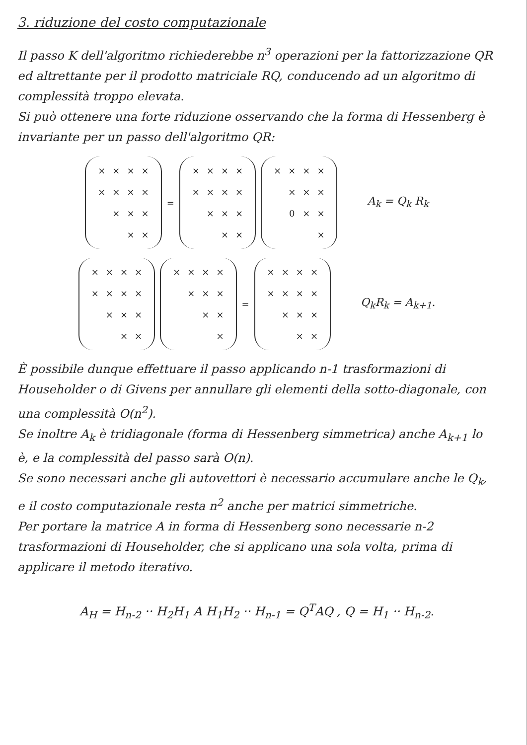3. riduzione del costo computazionale
Il passo K dell'algoritmo richiederebbe n<sup>3</sup> operazioni per la fattorizzazione QR ed altrettante per il prodotto matriciale RQ, conducendo ad un algoritmo di complessità troppo elevata.
Si può ottenere una forte riduzione osservando che la forma di Hessenberg è invariante per un passo dell'algoritmo QR:
| × | × | × | × |
| × | × | × | × |
| | × | × | × |
| | | × | × |
=
| × | × | × | × |
| × | × | × | × |
| | × | × | × |
| | | × | × |
| × | × | × | × |
| | × | × | × |
| | 0 | × | × |
| | | | × |
A<sub>k</sub> = Q<sub>k</sub> R<sub>k</sub>
| × | × | × | × |
| × | × | × | × |
| | × | × | × |
| | | × | × |
| × | × | × | × |
| | × | × | × |
| | | × | × |
| | | | × |
=
| × | × | × | × |
| × | × | × | × |
| | × | × | × |
| | | × | × |
Q<sub>k</sub>R<sub>k</sub> = A<sub>k+1</sub>.
È possibile dunque effettuare il passo applicando n-1 trasformazioni di Householder o di Givens per annullare gli elementi della sotto-diagonale, con una complessità O(n<sup>2</sup>).
Se inoltre A<sub>k</sub> è tridiagonale (forma di Hessenberg simmetrica) anche A<sub>k+1</sub> lo è, e la complessità del passo sarà O(n).
Se sono necessari anche gli autovettori è necessario accumulare anche le Q<sub>k</sub>, e il costo computazionale resta n<sup>2</sup> anche per matrici simmetriche.
Per portare la matrice A in forma di Hessenberg sono necessarie n-2 trasformazioni di Householder, che si applicano una sola volta, prima di applicare il metodo iterativo.
A<sub>H</sub> = H<sub>n-2</sub> ·· H<sub>2</sub>H<sub>1</sub> A H<sub>1</sub>H<sub>2</sub> ·· H<sub>n-1</sub> = Q<sup>T</sup>AQ , Q = H<sub>1</sub> ·· H<sub>n-2</sub>.